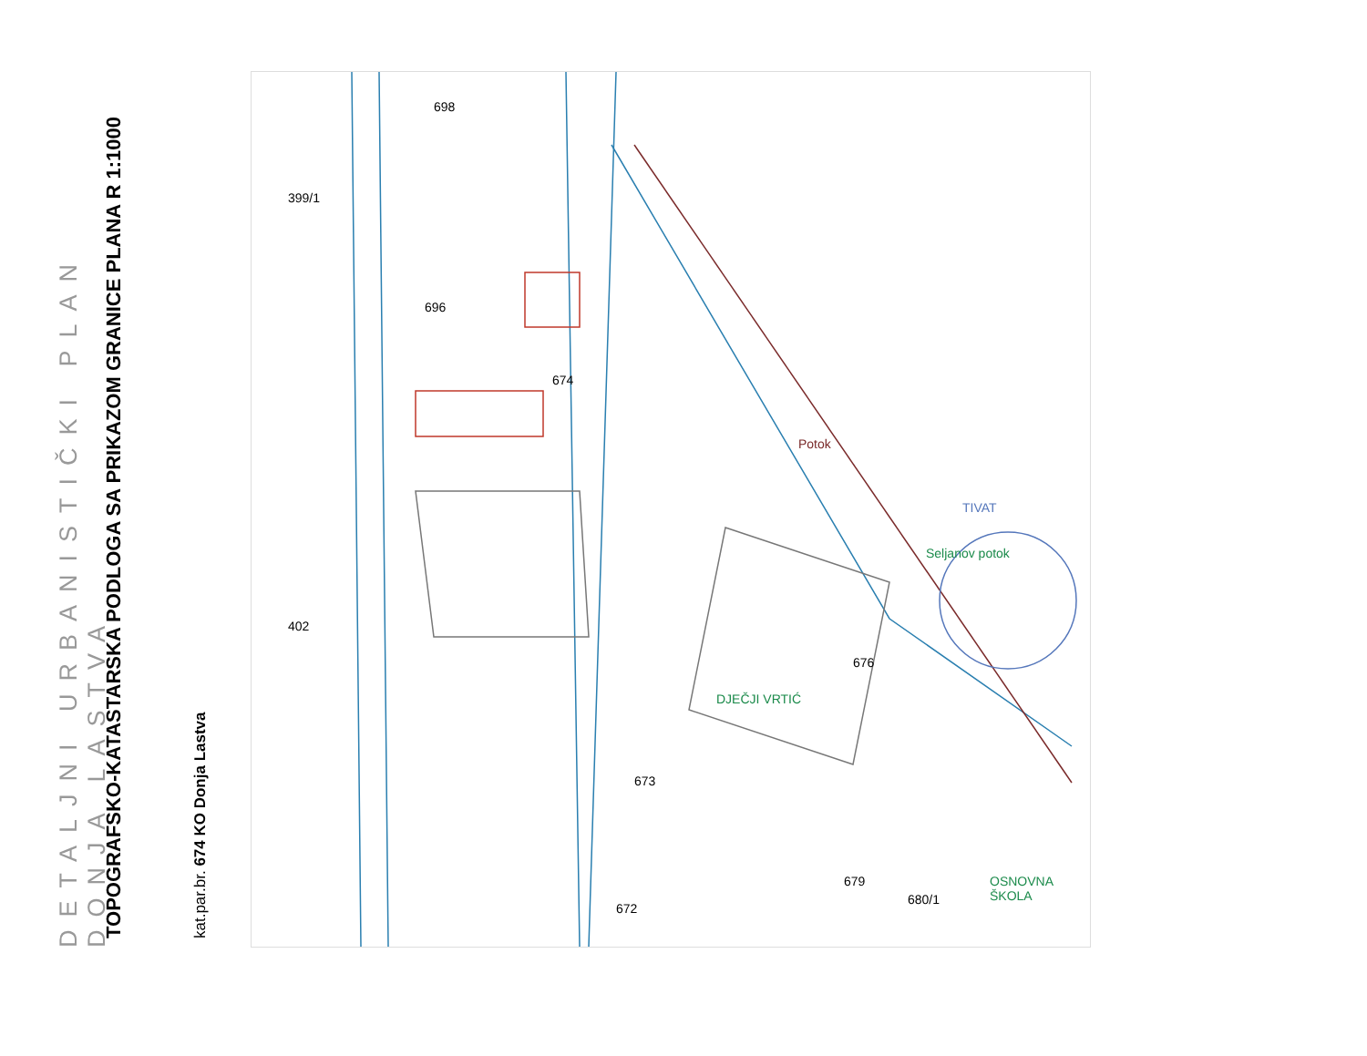DETALJNI URBANISTIČKI PLAN DONJA LASTVA
TOPOGRAFSKO-KATASTARSKA PODLOGA SA PRIKAZOM GRANICE PLANA R 1:1000
kat.par.br. 674 KO Donja Lastva
399/1
696
698
674
402
676
680/1
679
673
672
Potok
Seljanov potok
TIVAT
DJEČJI VRTIĆ
OSNOVNA ŠKOLA